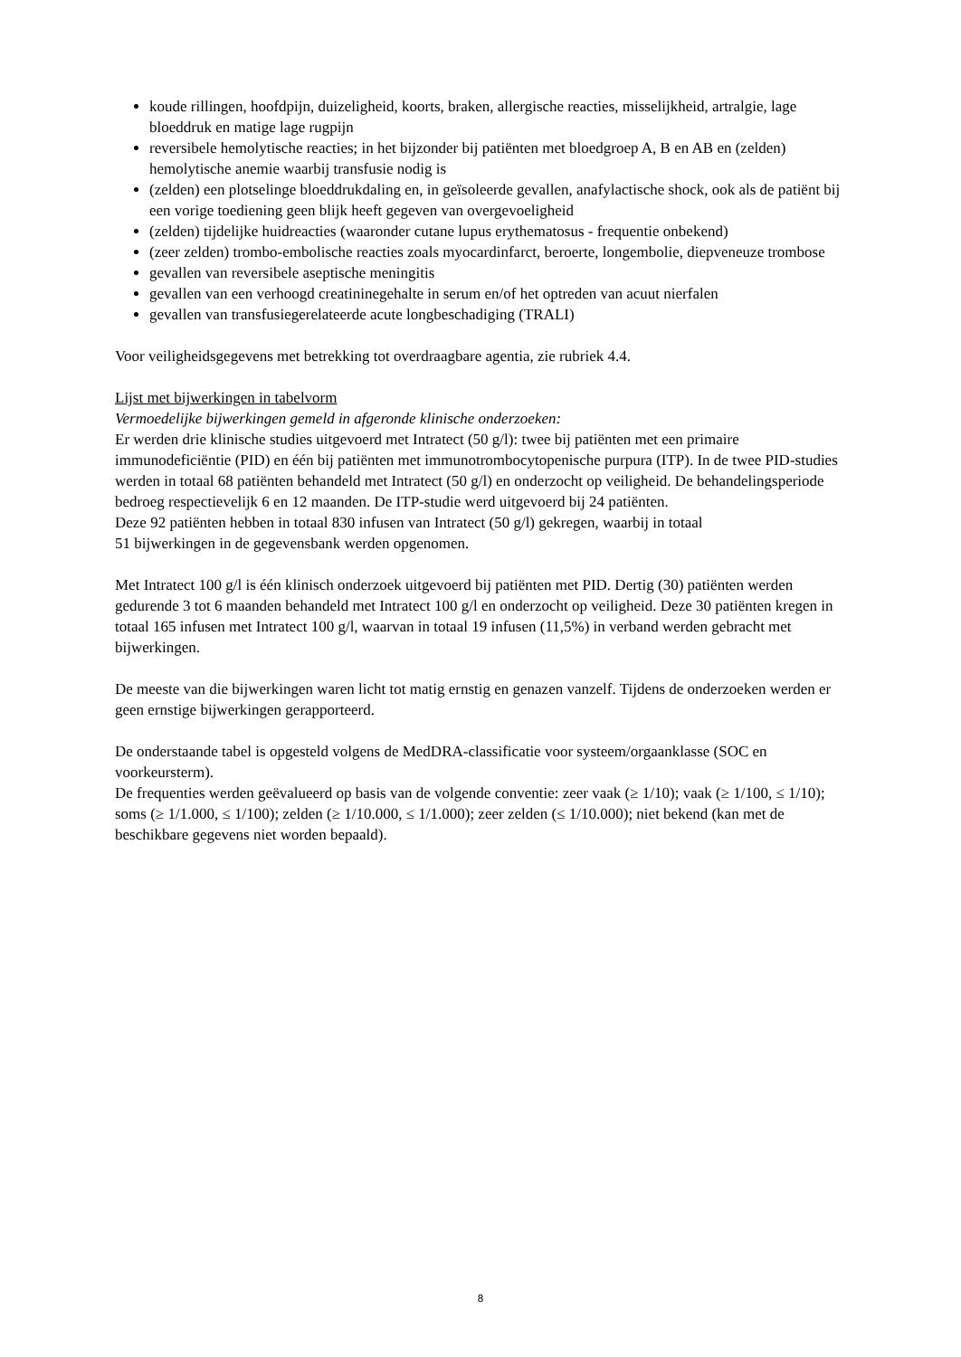koude rillingen, hoofdpijn, duizeligheid, koorts, braken, allergische reacties, misselijkheid, artralgie, lage bloeddruk en matige lage rugpijn
reversibele hemolytische reacties; in het bijzonder bij patiënten met bloedgroep A, B en AB en (zelden) hemolytische anemie waarbij transfusie nodig is
(zelden) een plotselinge bloeddrukdaling en, in geïsoleerde gevallen, anafylactische shock, ook als de patiënt bij een vorige toediening geen blijk heeft gegeven van overgevoeligheid
(zelden) tijdelijke huidreacties (waaronder cutane lupus erythematosus - frequentie onbekend)
(zeer zelden) trombo-embolische reacties zoals myocardinfarct, beroerte, longembolie, diepveneuze trombose
gevallen van reversibele aseptische meningitis
gevallen van een verhoogd creatininegehalte in serum en/of het optreden van acuut nierfalen
gevallen van transfusiegerelateerde acute longbeschadiging (TRALI)
Voor veiligheidsgegevens met betrekking tot overdraagbare agentia, zie rubriek 4.4.
Lijst met bijwerkingen in tabelvorm
Vermoedelijke bijwerkingen gemeld in afgeronde klinische onderzoeken:
Er werden drie klinische studies uitgevoerd met Intratect (50 g/l): twee bij patiënten met een primaire immunodeficiëntie (PID) en één bij patiënten met immunotrombocytopenische purpura (ITP). In de twee PID-studies werden in totaal 68 patiënten behandeld met Intratect (50 g/l) en onderzocht op veiligheid. De behandelingsperiode bedroeg respectievelijk 6 en 12 maanden. De ITP-studie werd uitgevoerd bij 24 patiënten.
Deze 92 patiënten hebben in totaal 830 infusen van Intratect (50 g/l) gekregen, waarbij in totaal
51 bijwerkingen in de gegevensbank werden opgenomen.
Met Intratect 100 g/l is één klinisch onderzoek uitgevoerd bij patiënten met PID. Dertig (30) patiënten werden gedurende 3 tot 6 maanden behandeld met Intratect 100 g/l en onderzocht op veiligheid. Deze 30 patiënten kregen in totaal 165 infusen met Intratect 100 g/l, waarvan in totaal 19 infusen (11,5%) in verband werden gebracht met bijwerkingen.
De meeste van die bijwerkingen waren licht tot matig ernstig en genazen vanzelf. Tijdens de onderzoeken werden er geen ernstige bijwerkingen gerapporteerd.
De onderstaande tabel is opgesteld volgens de MedDRA-classificatie voor systeem/orgaanklasse (SOC en voorkeursterm).
De frequenties werden geëvalueerd op basis van de volgende conventie: zeer vaak (≥ 1/10); vaak (≥ 1/100, ≤ 1/10); soms (≥ 1/1.000, ≤ 1/100); zelden (≥ 1/10.000, ≤ 1/1.000); zeer zelden (≤ 1/10.000); niet bekend (kan met de beschikbare gegevens niet worden bepaald).
8